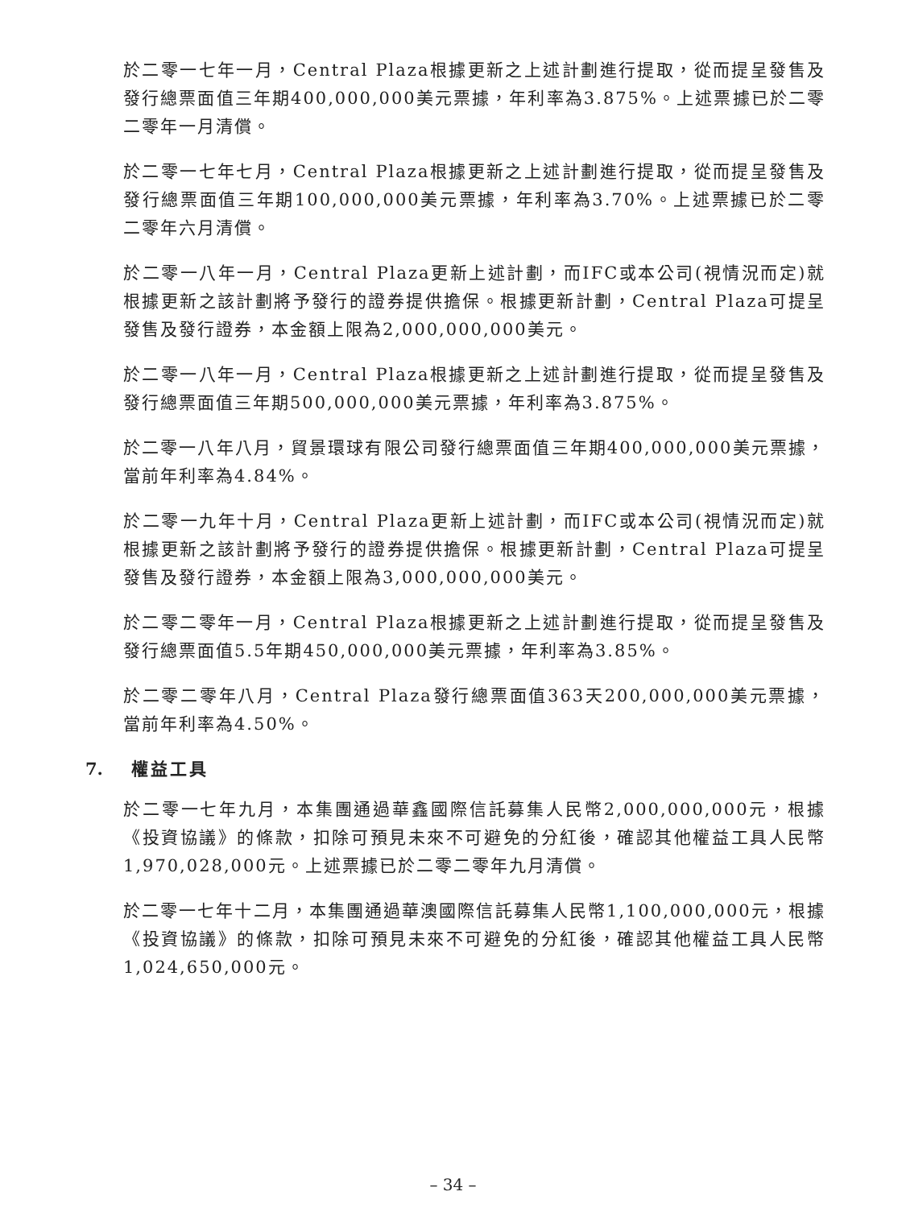於二零一七年一月，Central Plaza根據更新之上述計劃進行提取，從而提呈發售及發行總票面值三年期400,000,000美元票據，年利率為3.875%。上述票據已於二零二零年一月清償。
於二零一七年七月，Central Plaza根據更新之上述計劃進行提取，從而提呈發售及發行總票面值三年期100,000,000美元票據，年利率為3.70%。上述票據已於二零二零年六月清償。
於二零一八年一月，Central Plaza更新上述計劃，而IFC或本公司(視情況而定)就根據更新之該計劃將予發行的證券提供擔保。根據更新計劃，Central Plaza可提呈發售及發行證券，本金額上限為2,000,000,000美元。
於二零一八年一月，Central Plaza根據更新之上述計劃進行提取，從而提呈發售及發行總票面值三年期500,000,000美元票據，年利率為3.875%。
於二零一八年八月，貿景環球有限公司發行總票面值三年期400,000,000美元票據，當前年利率為4.84%。
於二零一九年十月，Central Plaza更新上述計劃，而IFC或本公司(視情況而定)就根據更新之該計劃將予發行的證券提供擔保。根據更新計劃，Central Plaza可提呈發售及發行證券，本金額上限為3,000,000,000美元。
於二零二零年一月，Central Plaza根據更新之上述計劃進行提取，從而提呈發售及發行總票面值5.5年期450,000,000美元票據，年利率為3.85%。
於二零二零年八月，Central Plaza發行總票面值363天200,000,000美元票據，當前年利率為4.50%。
7. 權益工具
於二零一七年九月，本集團通過華鑫國際信託募集人民幣2,000,000,000元，根據《投資協議》的條款，扣除可預見未來不可避免的分紅後，確認其他權益工具人民幣1,970,028,000元。上述票據已於二零二零年九月清償。
於二零一七年十二月，本集團通過華澳國際信託募集人民幣1,100,000,000元，根據《投資協議》的條款，扣除可預見未來不可避免的分紅後，確認其他權益工具人民幣1,024,650,000元。
– 34 –